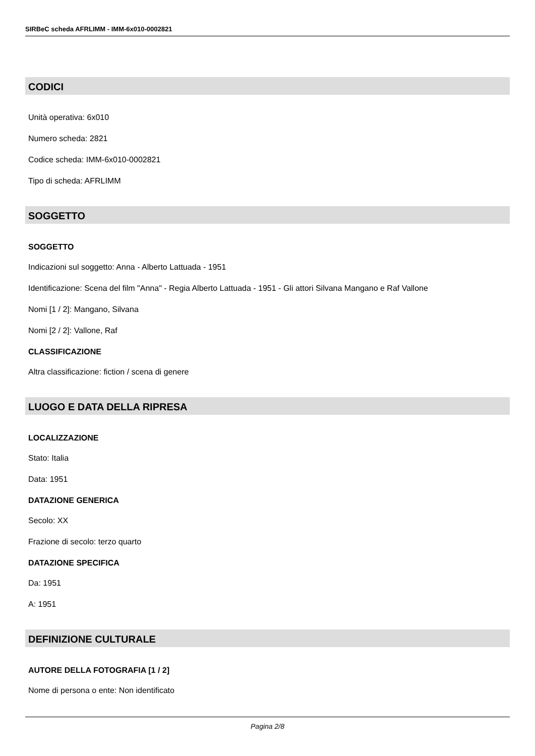SIRBeC scheda AFRLIMM - IMM-6x010-0002821
CODICI
Unità operativa: 6x010
Numero scheda: 2821
Codice scheda: IMM-6x010-0002821
Tipo di scheda: AFRLIMM
SOGGETTO
SOGGETTO
Indicazioni sul soggetto: Anna - Alberto Lattuada - 1951
Identificazione: Scena del film "Anna" - Regia Alberto Lattuada - 1951 - Gli attori Silvana Mangano e Raf Vallone
Nomi [1 / 2]: Mangano, Silvana
Nomi [2 / 2]: Vallone, Raf
CLASSIFICAZIONE
Altra classificazione: fiction / scena di genere
LUOGO E DATA DELLA RIPRESA
LOCALIZZAZIONE
Stato: Italia
Data: 1951
DATAZIONE GENERICA
Secolo: XX
Frazione di secolo: terzo quarto
DATAZIONE SPECIFICA
Da: 1951
A: 1951
DEFINIZIONE CULTURALE
AUTORE DELLA FOTOGRAFIA [1 / 2]
Nome di persona o ente: Non identificato
Pagina 2/8